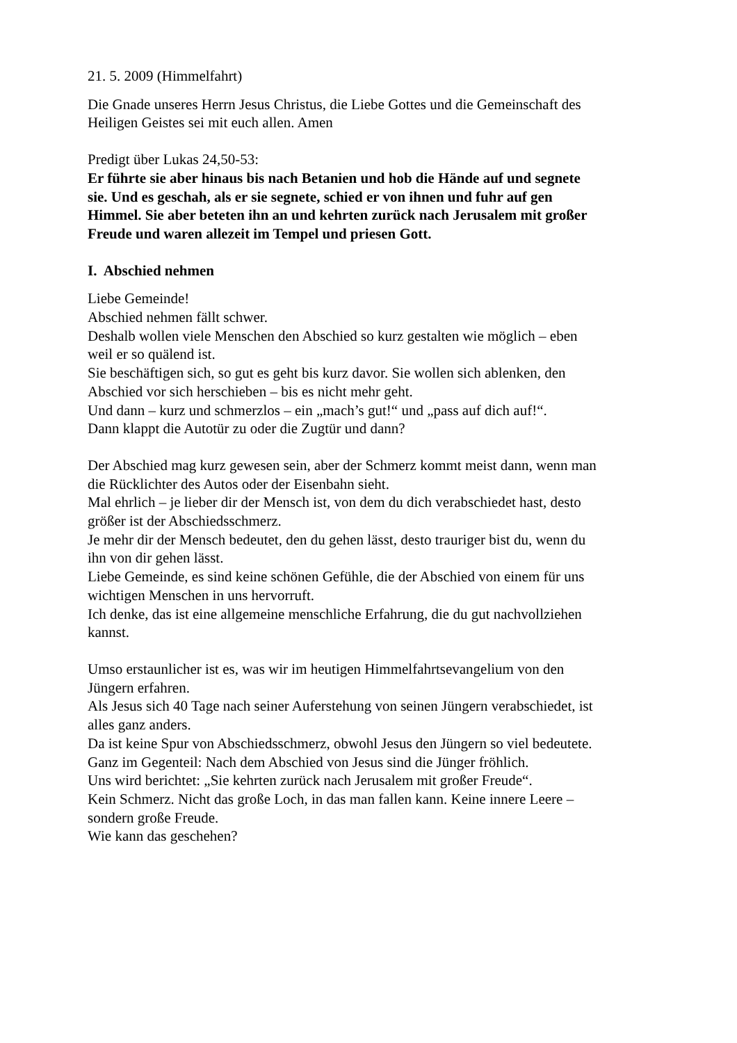21. 5. 2009 (Himmelfahrt)
Die Gnade unseres Herrn Jesus Christus, die Liebe Gottes und die Gemeinschaft des Heiligen Geistes sei mit euch allen. Amen
Predigt über Lukas 24,50-53:
Er führte sie aber hinaus bis nach Betanien und hob die Hände auf und segnete sie. Und es geschah, als er sie segnete, schied er von ihnen und fuhr auf gen Himmel. Sie aber beteten ihn an und kehrten zurück nach Jerusalem mit großer Freude und waren allezeit im Tempel und priesen Gott.
I. Abschied nehmen
Liebe Gemeinde!
Abschied nehmen fällt schwer.
Deshalb wollen viele Menschen den Abschied so kurz gestalten wie möglich – eben weil er so quälend ist.
Sie beschäftigen sich, so gut es geht bis kurz davor. Sie wollen sich ablenken, den Abschied vor sich herschieben – bis es nicht mehr geht.
Und dann – kurz und schmerzlos – ein „mach’s gut!“ und „pass auf dich auf!“.
Dann klappt die Autotür zu oder die Zugtür und dann?
Der Abschied mag kurz gewesen sein, aber der Schmerz kommt meist dann, wenn man die Rücklichter des Autos oder der Eisenbahn sieht.
Mal ehrlich – je lieber dir der Mensch ist, von dem du dich verabschiedet hast, desto größer ist der Abschiedsschmerz.
Je mehr dir der Mensch bedeutet, den du gehen lässt, desto trauriger bist du, wenn du ihn von dir gehen lässt.
Liebe Gemeinde, es sind keine schönen Gefühle, die der Abschied von einem für uns wichtigen Menschen in uns hervorruft.
Ich denke, das ist eine allgemeine menschliche Erfahrung, die du gut nachvollziehen kannst.
Umso erstaunlicher ist es, was wir im heutigen Himmelfahrtsevangelium von den Jüngern erfahren.
Als Jesus sich 40 Tage nach seiner Auferstehung von seinen Jüngern verabschiedet, ist alles ganz anders.
Da ist keine Spur von Abschiedsschmerz, obwohl Jesus den Jüngern so viel bedeutete.
Ganz im Gegenteil: Nach dem Abschied von Jesus sind die Jünger fröhlich.
Uns wird berichtet: „Sie kehrten zurück nach Jerusalem mit großer Freude“.
Kein Schmerz. Nicht das große Loch, in das man fallen kann. Keine innere Leere – sondern große Freude.
Wie kann das geschehen?